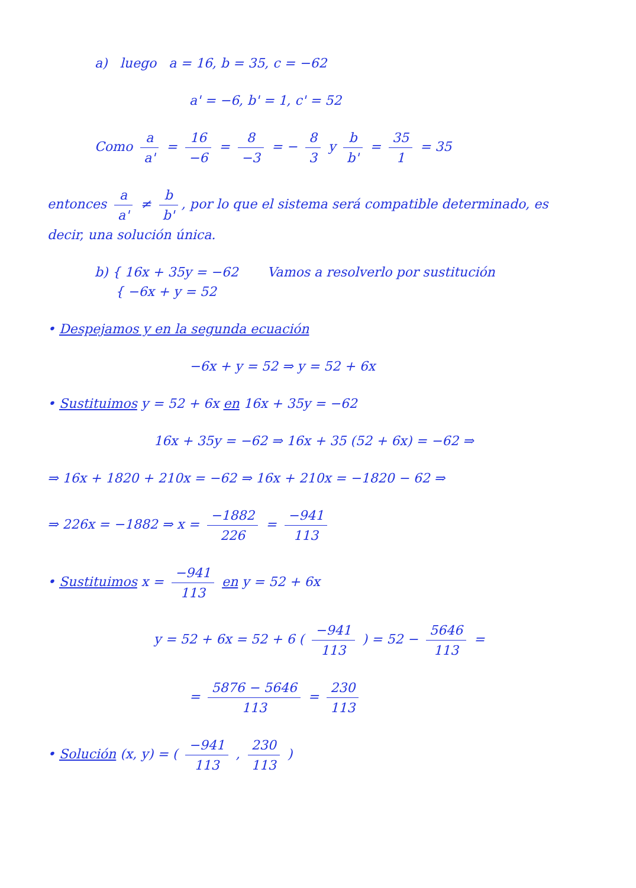a) luego a = 16, b = 35, c = −62
a' = −6, b' = 1, c' = 52
Como a a' = 16 −6 = 8 −3 = − 8 3 y b b' = 35 1 = 35
entonces a a' ≠ b b', por lo que el sistema será compatible determinado, es decir, una solución única.
b) { 16x + 35y = −62 Vamos a resolverlo por sustitución
{ −6x + y = 52
• Despejamos y en la segunda ecuación
−6x + y = 52 ⇒ y = 52 + 6x
• Sustituimos y = 52 + 6x en 16x + 35y = −62
16x + 35y = −62 ⇒ 16x + 35 (52 + 6x) = −62 ⇒
⇒ 16x + 1820 + 210x = −62 ⇒ 16x + 210x = −1820 − 62 ⇒
⇒ 226x = −1882 ⇒ x = −1882 226 = −941 113
• Sustituimos x = −941 113 en y = 52 + 6x
y = 52 + 6x = 52 + 6 ( −941 113 ) = 52 − 5646 113 =
= 5876 − 5646 113 = 230 113
• Solución (x, y) = ( −941 113 , 230 113 )